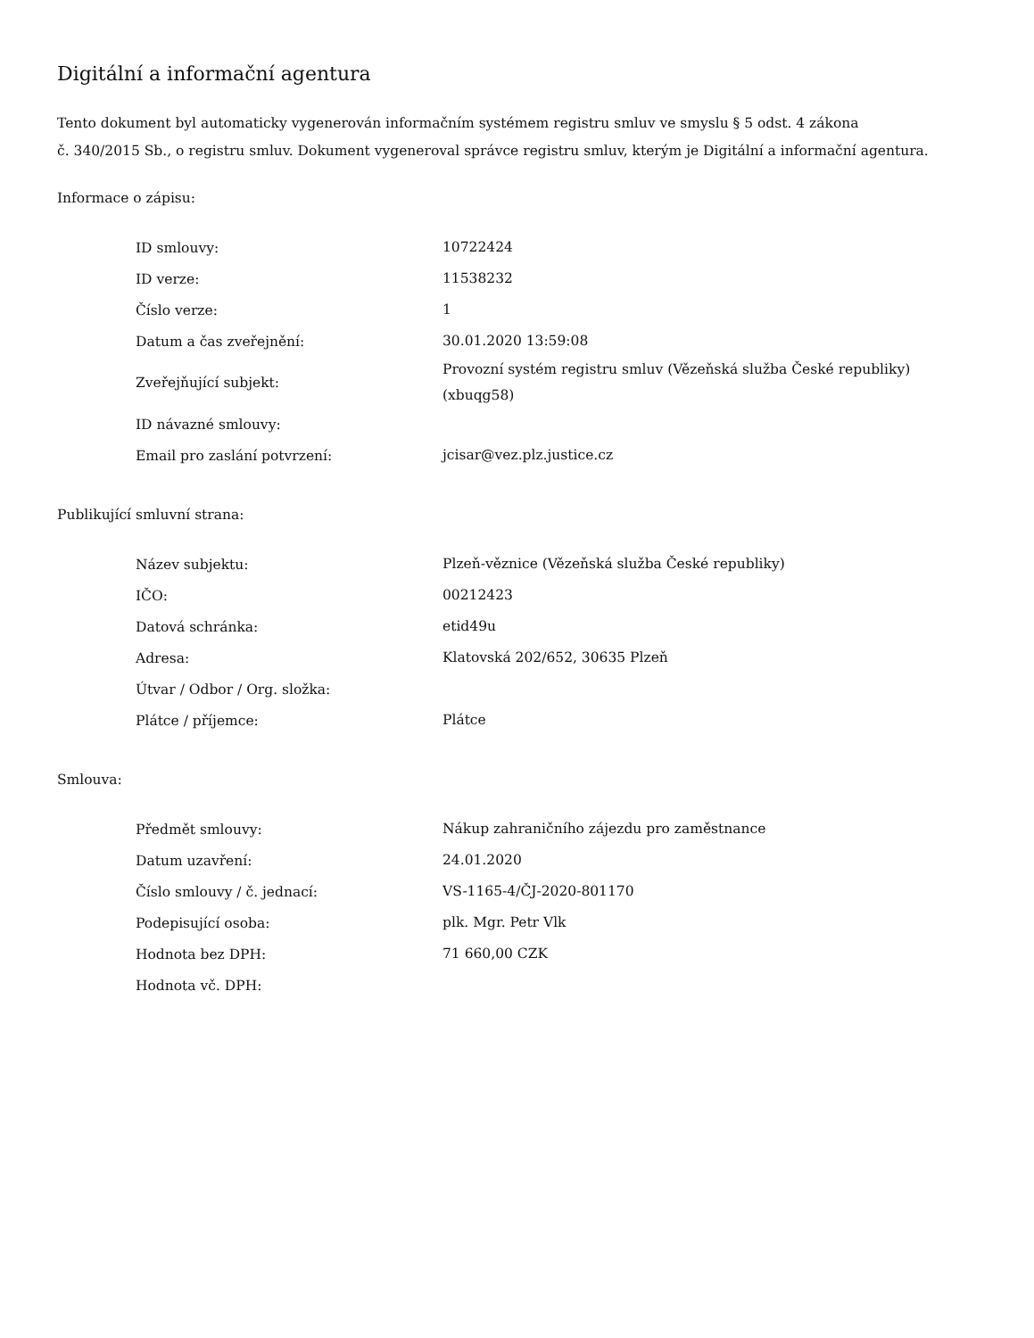Digitální a informační agentura
Tento dokument byl automaticky vygenerován informačním systémem registru smluv ve smyslu § 5 odst. 4 zákona
č. 340/2015 Sb., o registru smluv. Dokument vygeneroval správce registru smluv, kterým je Digitální a informační agentura.
Informace o zápisu:
| ID smlouvy: | 10722424 |
| ID verze: | 11538232 |
| Číslo verze: | 1 |
| Datum a čas zveřejnění: | 30.01.2020 13:59:08 |
| Zveřejňující subjekt: | Provozní systém registru smluv (Vězeňská služba České republiky) (xbuqg58) |
| ID návazné smlouvy: | |
| Email pro zaslání potvrzení: | jcisar@vez.plz.justice.cz |
Publikující smluvní strana:
| Název subjektu: | Plzeň-věznice (Vězeňská služba České republiky) |
| IČO: | 00212423 |
| Datová schránka: | etid49u |
| Adresa: | Klatovská 202/652, 30635 Plzeň |
| Útvar / Odbor / Org. složka: | |
| Plátce / příjemce: | Plátce |
Smlouva:
| Předmět smlouvy: | Nákup zahraničního zájezdu pro zaměstnance |
| Datum uzavření: | 24.01.2020 |
| Číslo smlouvy / č. jednací: | VS-1165-4/ČJ-2020-801170 |
| Podepisující osoba: | plk. Mgr. Petr Vlk |
| Hodnota bez DPH: | 71 660,00 CZK |
| Hodnota vč. DPH: | |